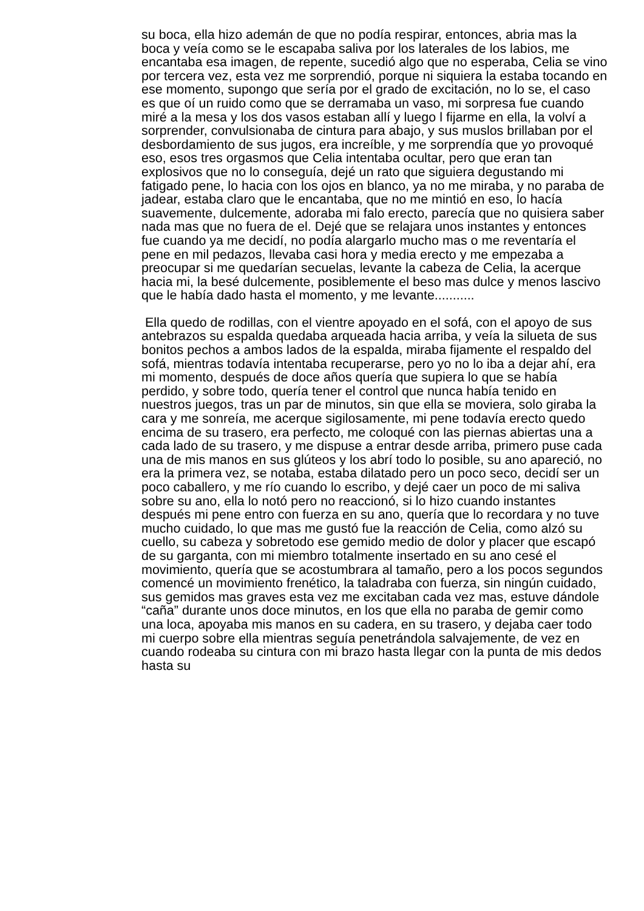su boca, ella hizo ademán de que no podía respirar, entonces, abria mas la boca y veía como se le escapaba saliva por los laterales de los labios, me encantaba esa imagen, de repente, sucedió algo que no esperaba, Celia se vino por tercera vez, esta vez me sorprendió, porque ni siquiera la estaba tocando en ese momento, supongo que sería por el grado de excitación, no lo se, el caso es que oí un ruido como que se derramaba un vaso, mi sorpresa fue cuando miré a la mesa y los dos vasos estaban allí y luego l fijarme en ella, la volví a sorprender, convulsionaba de cintura para abajo, y sus muslos brillaban por el desbordamiento de sus jugos, era increíble, y me sorprendía que yo provoqué eso, esos tres orgasmos que Celia intentaba ocultar, pero que eran tan explosivos que no lo conseguía, dejé un rato que siguiera degustando mi fatigado pene, lo hacia con los ojos en blanco, ya no me miraba, y no paraba de jadear, estaba claro que le encantaba, que no me mintió en eso, lo hacía suavemente, dulcemente, adoraba mi falo erecto, parecía que no quisiera saber nada mas que no fuera de el. Dejé que se relajara unos instantes y entonces fue cuando ya me decidí, no podía alargarlo mucho mas o me reventaría el pene en mil pedazos, llevaba casi hora y media erecto y me empezaba a preocupar si me quedarían secuelas, levante la cabeza de Celia, la acerque hacia mi, la besé dulcemente, posiblemente el beso mas dulce y menos lascivo que le había dado hasta el momento, y me levante...........
Ella quedo de rodillas, con el vientre apoyado en el sofá, con el apoyo de sus antebrazos su espalda quedaba arqueada hacia arriba, y veía la silueta de sus bonitos pechos a ambos lados de la espalda, miraba fijamente el respaldo del sofá, mientras todavía intentaba recuperarse, pero yo no lo iba a dejar ahí, era mi momento, después de doce años quería que supiera lo que se había perdido, y sobre todo, quería tener el control que nunca había tenido en nuestros juegos, tras un par de minutos, sin que ella se moviera, solo giraba la cara y me sonreía, me acerque sigilosamente, mi pene todavía erecto quedo encima de su trasero, era perfecto, me coloqué con las piernas abiertas una a cada lado de su trasero, y me dispuse a entrar desde arriba, primero puse cada una de mis manos en sus glúteos y los abrí todo lo posible, su ano apareció, no era la primera vez, se notaba, estaba dilatado pero un poco seco, decidí ser un poco caballero, y me río cuando lo escribo, y dejé caer un poco de mi saliva sobre su ano, ella lo notó pero no reaccionó, si lo hizo cuando instantes después mi pene entro con fuerza en su ano, quería que lo recordara y no tuve mucho cuidado, lo que mas me gustó fue la reacción de Celia, como alzó su cuello, su cabeza y sobretodo ese gemido medio de dolor y placer que escapó de su garganta, con mi miembro totalmente insertado en su ano cesé el movimiento, quería que se acostumbrara al tamaño, pero a los pocos segundos comencé un movimiento frenético, la taladraba con fuerza, sin ningún cuidado, sus gemidos mas graves esta vez me excitaban cada vez mas, estuve dándole “caña” durante unos doce minutos, en los que ella no paraba de gemir como una loca, apoyaba mis manos en su cadera, en su trasero, y dejaba caer todo mi cuerpo sobre ella mientras seguía penetrándola salvajemente, de vez en cuando rodeaba su cintura con mi brazo hasta llegar con la punta de mis dedos hasta su